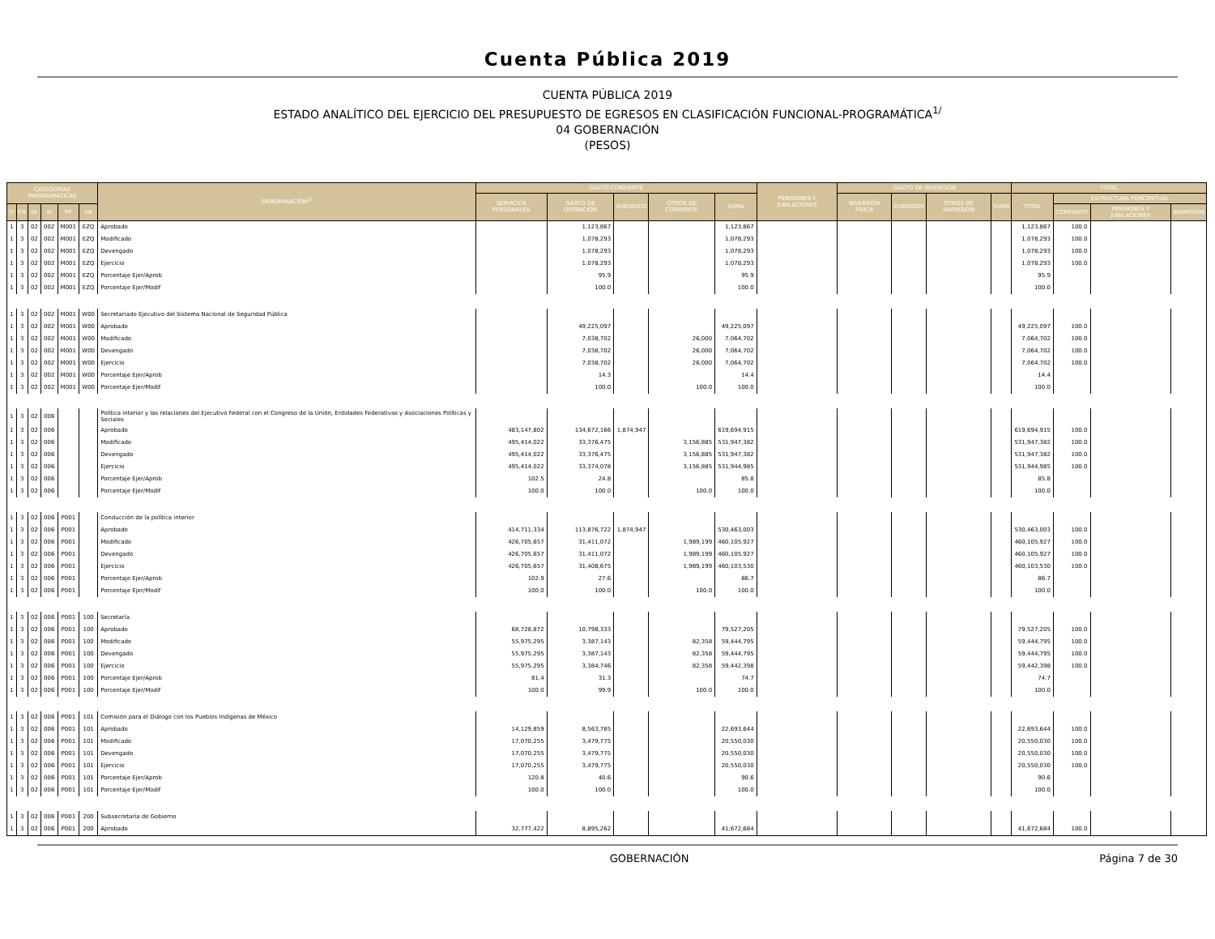Cuenta Pública 2019
CUENTA PÚBLICA 2019
ESTADO ANALÍTICO DEL EJERCICIO DEL PRESUPUESTO DE EGRESOS EN CLASIFICACIÓN FUNCIONAL-PROGRAMÁTICA<sup>1/</sup>
04 GOBERNACIÓN
(PESOS)
| CATEGORÍAS PROGRAMÁTICAS | | | | | | DENOMINACIÓN<sup>2/</sup> | GASTO CORRIENTE | | | | | PENSIONES Y JUBILACIONES | GASTO DE INVERSIÓN | | | | TOTAL | | | |
| --- | --- | --- | --- | --- | --- | --- | --- | --- | --- | --- | --- | --- | --- | --- | --- | --- | --- | --- | --- | --- |
| | | | | | | | SERVICIOS PERSONALES | GASTO DE OPERACIÓN | SUBSIDIOS | OTROS DE CORRIENTE | SUMA | | INVERSIÓN FÍSICA | SUBSIDIOS | OTROS DE INVERSIÓN | SUMA | TOTAL | ESTRUCTURA PORCENTUAL | | |
| FI | FN | SF | AI | PP | UR | | | | | | | | | | | | | CORRIENTE | PENSIONES Y JUBILACIONES | INVERSIÓN |
| 1 | 3 | 02 | 002 | M001 | EZQ | Aprobado | | 1,123,867 | | | 1,123,867 | | | | | | 1,123,867 | 100.0 | | |
| 1 | 3 | 02 | 002 | M001 | EZQ | Modificado | | 1,078,293 | | | 1,078,293 | | | | | | 1,078,293 | 100.0 | | |
| 1 | 3 | 02 | 002 | M001 | EZQ | Devengado | | 1,078,293 | | | 1,078,293 | | | | | | 1,078,293 | 100.0 | | |
| 1 | 3 | 02 | 002 | M001 | EZQ | Ejercicio | | 1,078,293 | | | 1,078,293 | | | | | | 1,078,293 | 100.0 | | |
| 1 | 3 | 02 | 002 | M001 | EZQ | Porcentaje Ejer/Aprob | | 95.9 | | | 95.9 | | | | | | 95.9 | | | |
| 1 | 3 | 02 | 002 | M001 | EZQ | Porcentaje Ejer/Modif | | 100.0 | | | 100.0 | | | | | | 100.0 | | | |
| 1 | 3 | 02 | 002 | M001 | W00 | Secretariado Ejecutivo del Sistema Nacional de Seguridad Pública | | | | | | | | | | | | | | |
| 1 | 3 | 02 | 002 | M001 | W00 | Aprobado | | 49,225,097 | | | 49,225,097 | | | | | | 49,225,097 | 100.0 | | |
| 1 | 3 | 02 | 002 | M001 | W00 | Modificado | | 7,038,702 | | 26,000 | 7,064,702 | | | | | | 7,064,702 | 100.0 | | |
| 1 | 3 | 02 | 002 | M001 | W00 | Devengado | | 7,038,702 | | 26,000 | 7,064,702 | | | | | | 7,064,702 | 100.0 | | |
| 1 | 3 | 02 | 002 | M001 | W00 | Ejercicio | | 7,038,702 | | 26,000 | 7,064,702 | | | | | | 7,064,702 | 100.0 | | |
| 1 | 3 | 02 | 002 | M001 | W00 | Porcentaje Ejer/Aprob | | 14.3 | | | 14.4 | | | | | | 14.4 | | | |
| 1 | 3 | 02 | 002 | M001 | W00 | Porcentaje Ejer/Modif | | 100.0 | | 100.0 | 100.0 | | | | | | 100.0 | | | |
| 1 | 3 | 02 | 006 | | | Política interior y las relaciones del Ejecutivo Federal con el Congreso de la Unión, Entidades Federativas y Asociaciones Políticas y Sociales | | | | | | | | | | | | | | |
| 1 | 3 | 02 | 006 | | | Aprobado | 483,147,802 | 134,672,166 | 1,874,947 | | 619,694,915 | | | | | | 619,694,915 | 100.0 | | |
| 1 | 3 | 02 | 006 | | | Modificado | 495,414,022 | 33,376,475 | | 3,156,885 | 531,947,382 | | | | | | 531,947,382 | 100.0 | | |
| 1 | 3 | 02 | 006 | | | Devengado | 495,414,022 | 33,376,475 | | 3,156,885 | 531,947,382 | | | | | | 531,947,382 | 100.0 | | |
| 1 | 3 | 02 | 006 | | | Ejercicio | 495,414,022 | 33,374,078 | | 3,156,885 | 531,944,985 | | | | | | 531,944,985 | 100.0 | | |
| 1 | 3 | 02 | 006 | | | Porcentaje Ejer/Aprob | 102.5 | 24.8 | | | 85.8 | | | | | | 85.8 | | | |
| 1 | 3 | 02 | 006 | | | Porcentaje Ejer/Modif | 100.0 | 100.0 | | 100.0 | 100.0 | | | | | | 100.0 | | | |
| 1 | 3 | 02 | 006 | P001 | | Conducción de la política interior | | | | | | | | | | | | | | |
| 1 | 3 | 02 | 006 | P001 | | Aprobado | 414,711,334 | 113,876,722 | 1,874,947 | | 530,463,003 | | | | | | 530,463,003 | 100.0 | | |
| 1 | 3 | 02 | 006 | P001 | | Modificado | 426,705,657 | 31,411,072 | | 1,989,199 | 460,105,927 | | | | | | 460,105,927 | 100.0 | | |
| 1 | 3 | 02 | 006 | P001 | | Devengado | 426,705,657 | 31,411,072 | | 1,989,199 | 460,105,927 | | | | | | 460,105,927 | 100.0 | | |
| 1 | 3 | 02 | 006 | P001 | | Ejercicio | 426,705,657 | 31,408,675 | | 1,989,199 | 460,103,530 | | | | | | 460,103,530 | 100.0 | | |
| 1 | 3 | 02 | 006 | P001 | | Porcentaje Ejer/Aprob | 102.9 | 27.6 | | | 86.7 | | | | | | 86.7 | | | |
| 1 | 3 | 02 | 006 | P001 | | Porcentaje Ejer/Modif | 100.0 | 100.0 | | 100.0 | 100.0 | | | | | | 100.0 | | | |
| 1 | 3 | 02 | 006 | P001 | 100 | Secretaría | | | | | | | | | | | | | | |
| 1 | 3 | 02 | 006 | P001 | 100 | Aprobado | 68,728,872 | 10,798,333 | | | 79,527,205 | | | | | | 79,527,205 | 100.0 | | |
| 1 | 3 | 02 | 006 | P001 | 100 | Modificado | 55,975,295 | 3,387,143 | | 82,358 | 59,444,795 | | | | | | 59,444,795 | 100.0 | | |
| 1 | 3 | 02 | 006 | P001 | 100 | Devengado | 55,975,295 | 3,387,143 | | 82,358 | 59,444,795 | | | | | | 59,444,795 | 100.0 | | |
| 1 | 3 | 02 | 006 | P001 | 100 | Ejercicio | 55,975,295 | 3,384,746 | | 82,358 | 59,442,398 | | | | | | 59,442,398 | 100.0 | | |
| 1 | 3 | 02 | 006 | P001 | 100 | Porcentaje Ejer/Aprob | 81.4 | 31.3 | | | 74.7 | | | | | | 74.7 | | | |
| 1 | 3 | 02 | 006 | P001 | 100 | Porcentaje Ejer/Modif | 100.0 | 99.9 | | 100.0 | 100.0 | | | | | | 100.0 | | | |
| 1 | 3 | 02 | 006 | P001 | 101 | Comisión para el Diálogo con los Pueblos Indígenas de México | | | | | | | | | | | | | | |
| 1 | 3 | 02 | 006 | P001 | 101 | Aprobado | 14,129,859 | 8,563,785 | | | 22,693,644 | | | | | | 22,693,644 | 100.0 | | |
| 1 | 3 | 02 | 006 | P001 | 101 | Modificado | 17,070,255 | 3,479,775 | | | 20,550,030 | | | | | | 20,550,030 | 100.0 | | |
| 1 | 3 | 02 | 006 | P001 | 101 | Devengado | 17,070,255 | 3,479,775 | | | 20,550,030 | | | | | | 20,550,030 | 100.0 | | |
| 1 | 3 | 02 | 006 | P001 | 101 | Ejercicio | 17,070,255 | 3,479,775 | | | 20,550,030 | | | | | | 20,550,030 | 100.0 | | |
| 1 | 3 | 02 | 006 | P001 | 101 | Porcentaje Ejer/Aprob | 120.8 | 40.6 | | | 90.6 | | | | | | 90.6 | | | |
| 1 | 3 | 02 | 006 | P001 | 101 | Porcentaje Ejer/Modif | 100.0 | 100.0 | | | 100.0 | | | | | | 100.0 | | | |
| 1 | 3 | 02 | 006 | P001 | 200 | Subsecretaría de Gobierno | | | | | | | | | | | | | | |
| 1 | 3 | 02 | 006 | P001 | 200 | Aprobado | 32,777,422 | 8,895,262 | | | 41,672,684 | | | | | | 41,672,684 | 100.0 | | |
GOBERNACIÓN Página 7 de 30